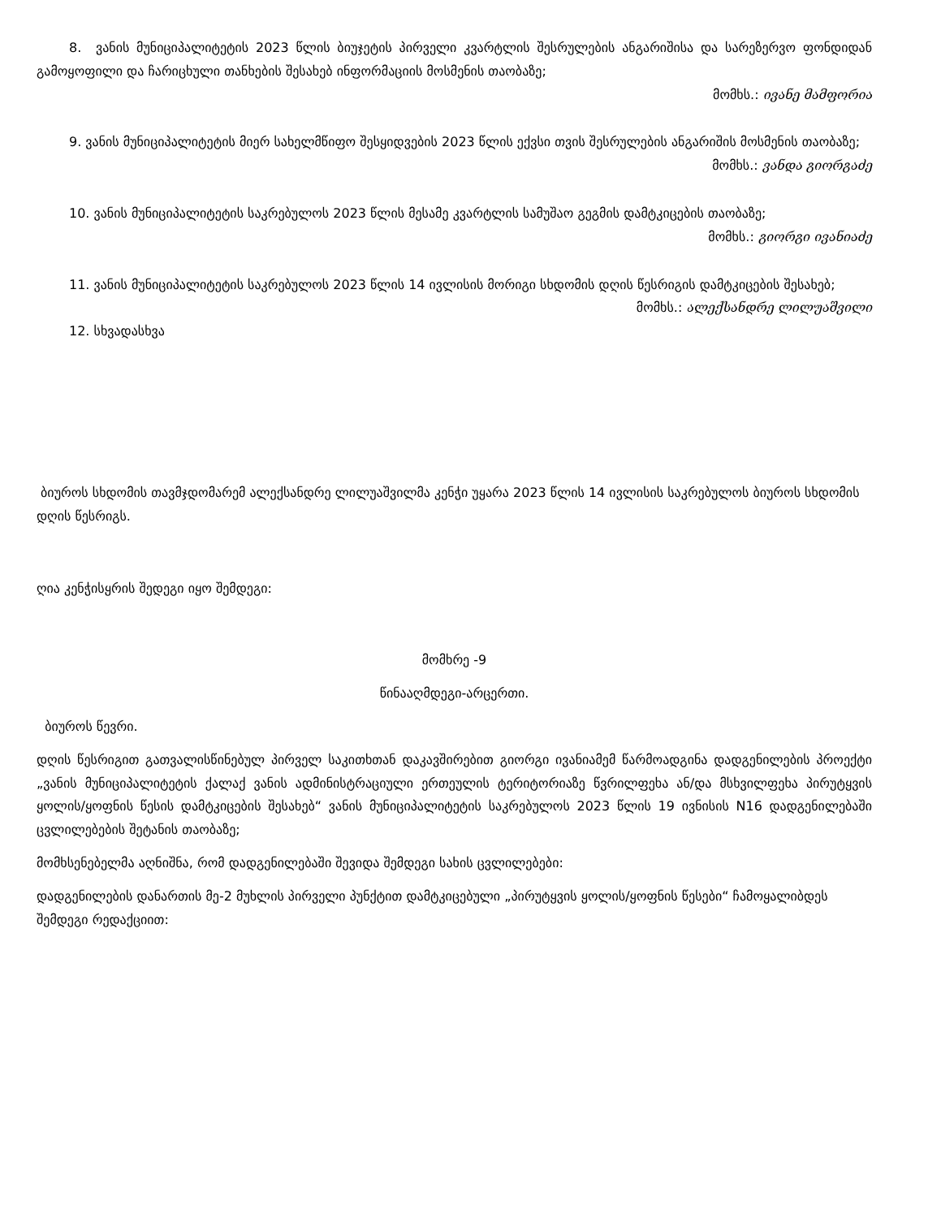8. ვანის მუნიციპალიტეტის 2023 წლის ბიუჯეტის პირველი კვარტლის შესრულების ანგარიშისა და სარეზერვო ფონდიდან გამოყოფილი და ჩარიცხული თანხების შესახებ ინფორმაციის მოსმენის თაობაზე;
მომხს.: ივანე მამფორია
9. ვანის მუნიციპალიტეტის მიერ სახელმწიფო შესყიდვების 2023 წლის ექვსი თვის შესრულების ანგარიშის მოსმენის თაობაზე;
მომხს.: ვანდა გიორგაძე
10. ვანის მუნიციპალიტეტის საკრებულოს 2023 წლის მესამე კვარტლის სამუშაო გეგმის დამტკიცების თაობაზე;
მომხს.: გიორგი ივანიაძე
11. ვანის მუნიციპალიტეტის საკრებულოს 2023 წლის 14 ივლისის მორიგი სხდომის დღის წესრიგის დამტკიცების შესახებ;
მომხს.: ალექსანდრე ლილუაშვილი
12. სხვადასხვა
ბიუროს სხდომის თავმჯდომარემ ალექსანდრე ლილუაშვილმა კენჭი უყარა 2023 წლის 14 ივლისის საკრებულოს ბიუროს სხდომის დღის წესრიგს.
ღია კენჭისყრის შედეგი იყო შემდეგი:
მომხრე -9
წინააღმდეგი-არცერთი.
ბიუროს წევრი.
დღის წესრიგით გათვალისწინებულ პირველ საკითხთან დაკავშირებით გიორგი ივანიამემ წარმოადგინა დადგენილების პროექტი „ვანის მუნიციპალიტეტის ქალაქ ვანის ადმინისტრაციული ერთეულის ტერიტორიაზე წვრილფეხა ან/და მსხვილფეხა პირუტყვის ყოლის/ყოფნის წესის დამტკიცების შესახებ“ ვანის მუნიციპალიტეტის საკრებულოს 2023 წლის 19 ივნისის N16 დადგენილებაში ცვლილებების შეტანის თაობაზე;
მომხსენებელმა აღნიშნა, რომ დადგენილებაში შევიდა შემდეგი სახის ცვლილებები:
დადგენილების დანართის მე-2 მუხლის პირველი პუნქტით დამტკიცებული „პირუტყვის ყოლის/ყოფნის წესები“ ჩამოყალიბდეს შემდეგი რედაქციით: